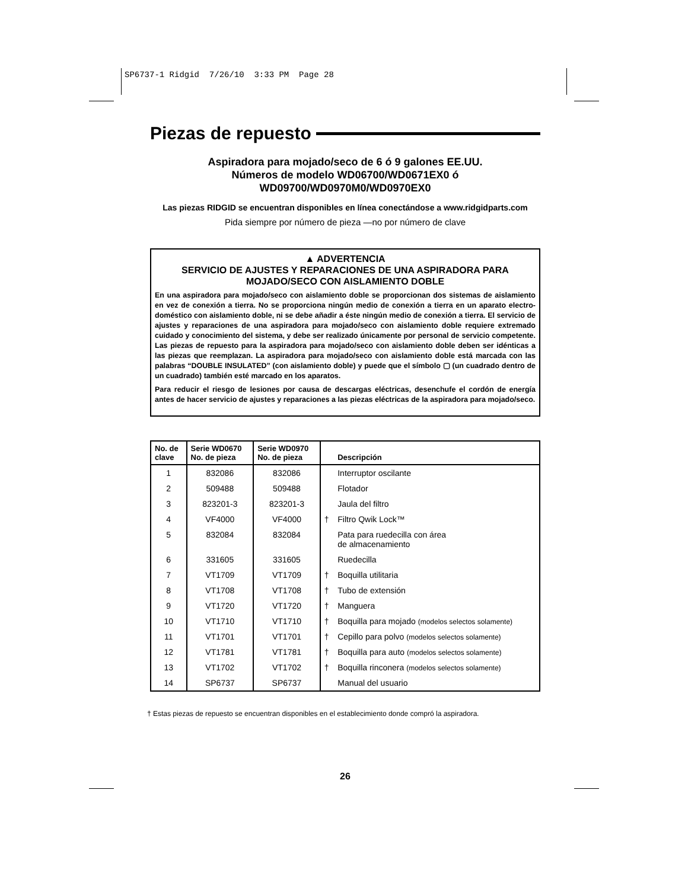SP6737-1 Ridgid 7/26/10 3:33 PM Page 28
Piezas de repuesto
Aspiradora para mojado/seco de 6 ó 9 galones EE.UU.
Números de modelo WD06700/WD0671EX0 ó
WD09700/WD0970M0/WD0970EX0
Las piezas RIDGID se encuentran disponibles en línea conectándose a www.ridgidparts.com
Pida siempre por número de pieza —no por número de clave
▲ ADVERTENCIA
SERVICIO DE AJUSTES Y REPARACIONES DE UNA ASPIRADORA PARA
MOJADO/SECO CON AISLAMIENTO DOBLE
En una aspiradora para mojado/seco con aislamiento doble se proporcionan dos sistemas de aislamiento en vez de conexión a tierra. No se proporciona ningún medio de conexión a tierra en un aparato electro­doméstico con aislamiento doble, ni se debe añadir a éste ningún medio de conexión a tierra. El servicio de ajustes y reparaciones de una aspiradora para mojado/seco con aislamiento doble requiere extremado cuidado y conocimiento del sistema, y debe ser realizado únicamente por personal de servicio competente. Las piezas de repuesto para la aspiradora para mojado/seco con aislamiento doble deben ser idénticas a las piezas que reemplazan. La aspiradora para mojado/seco con aislamiento doble está marcada con las palabras “DOUBLE INSULATED” (con aislamiento doble) y puede que el símbolo ▢ (un cuadrado dentro de un cuadrado) también esté marcado en los aparatos.
Para reducir el riesgo de lesiones por causa de descargas eléctricas, desenchufe el cordón de energía antes de hacer servicio de ajustes y reparaciones a las piezas eléctricas de la aspiradora para mojado/seco.
| No. de clave | Serie WD0670 No. de pieza | Serie WD0970 No. de pieza | | Descripción |
| --- | --- | --- | --- | --- |
| 1 | 832086 | 832086 | | Interruptor oscilante |
| 2 | 509488 | 509488 | | Flotador |
| 3 | 823201-3 | 823201-3 | | Jaula del filtro |
| 4 | VF4000 | VF4000 | † | Filtro Qwik Lock™ |
| 5 | 832084 | 832084 | | Pata para ruedecilla con área de almacenamiento |
| 6 | 331605 | 331605 | | Ruedecilla |
| 7 | VT1709 | VT1709 | † | Boquilla utilitaria |
| 8 | VT1708 | VT1708 | † | Tubo de extensión |
| 9 | VT1720 | VT1720 | † | Manguera |
| 10 | VT1710 | VT1710 | † | Boquilla para mojado (modelos selectos solamente) |
| 11 | VT1701 | VT1701 | † | Cepillo para polvo (modelos selectos solamente) |
| 12 | VT1781 | VT1781 | † | Boquilla para auto (modelos selectos solamente) |
| 13 | VT1702 | VT1702 | † | Boquilla rinconera (modelos selectos solamente) |
| 14 | SP6737 | SP6737 | | Manual del usuario |
† Estas piezas de repuesto se encuentran disponibles en el establecimiento donde compró la aspiradora.
26